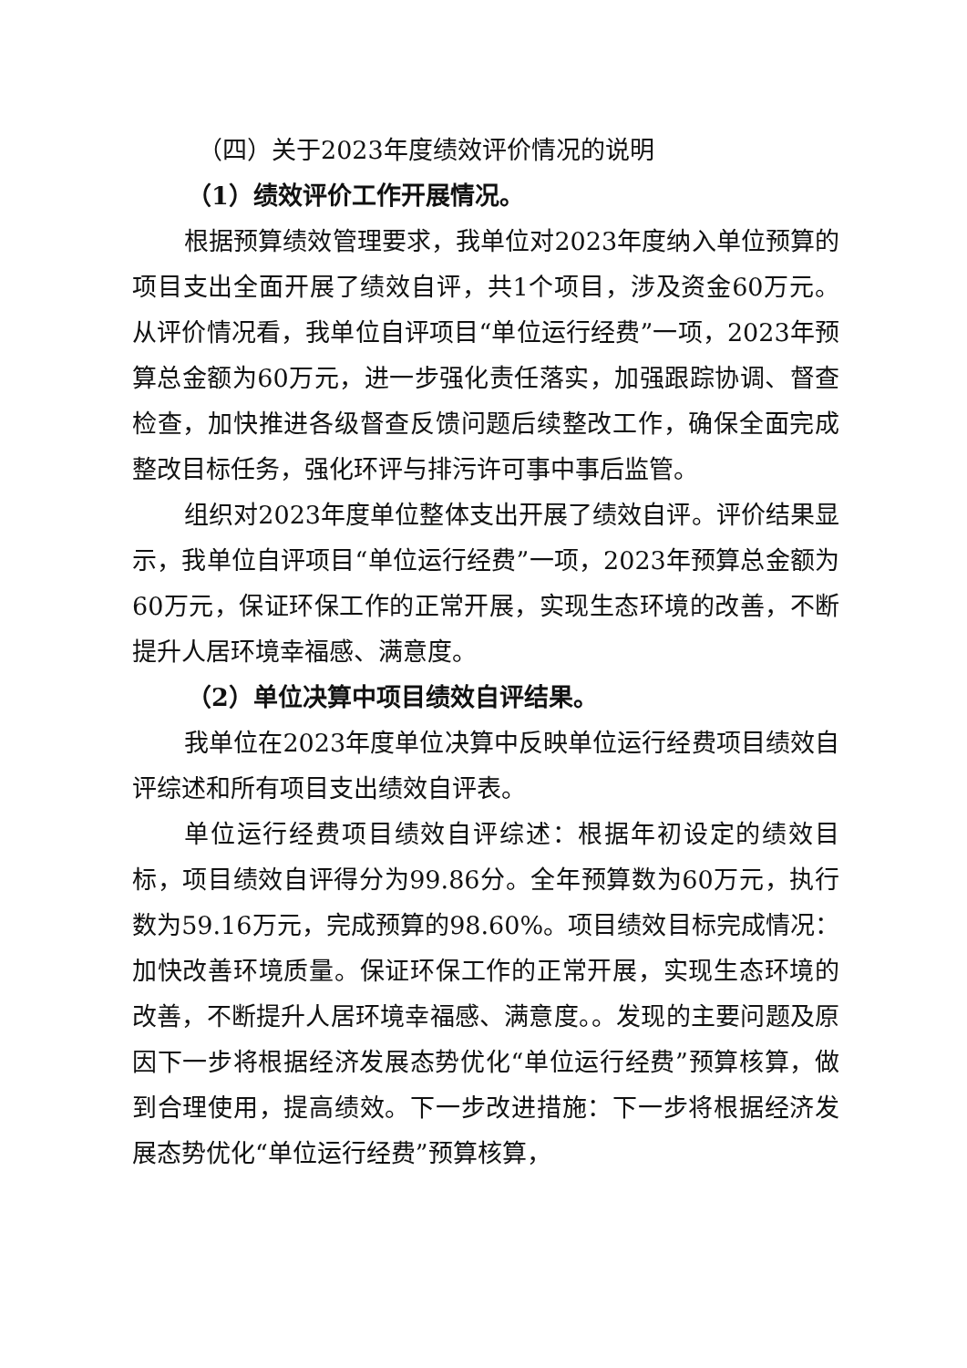（四）关于2023年度绩效评价情况的说明
（1）绩效评价工作开展情况。
根据预算绩效管理要求，我单位对2023年度纳入单位预算的项目支出全面开展了绩效自评，共1个项目，涉及资金60万元。从评价情况看，我单位自评项目“单位运行经费”一项，2023年预算总金额为60万元，进一步强化责任落实，加强跟踪协调、督查检查，加快推进各级督查反馈问题后续整改工作，确保全面完成整改目标任务，强化环评与排污许可事中事后监管。
组织对2023年度单位整体支出开展了绩效自评。评价结果显示，我单位自评项目“单位运行经费”一项，2023年预算总金额为60万元，保证环保工作的正常开展，实现生态环境的改善，不断提升人居环境幸福感、满意度。
（2）单位决算中项目绩效自评结果。
我单位在2023年度单位决算中反映单位运行经费项目绩效自评综述和所有项目支出绩效自评表。
单位运行经费项目绩效自评综述：根据年初设定的绩效目标，项目绩效自评得分为99.86分。全年预算数为60万元，执行数为59.16万元，完成预算的98.60%。项目绩效目标完成情况：加快改善环境质量。保证环保工作的正常开展，实现生态环境的改善，不断提升人居环境幸福感、满意度。。发现的主要问题及原因下一步将根据经济发展态势优化“单位运行经费”预算核算，做到合理使用，提高绩效。下一步改进措施：下一步将根据经济发展态势优化“单位运行经费”预算核算，